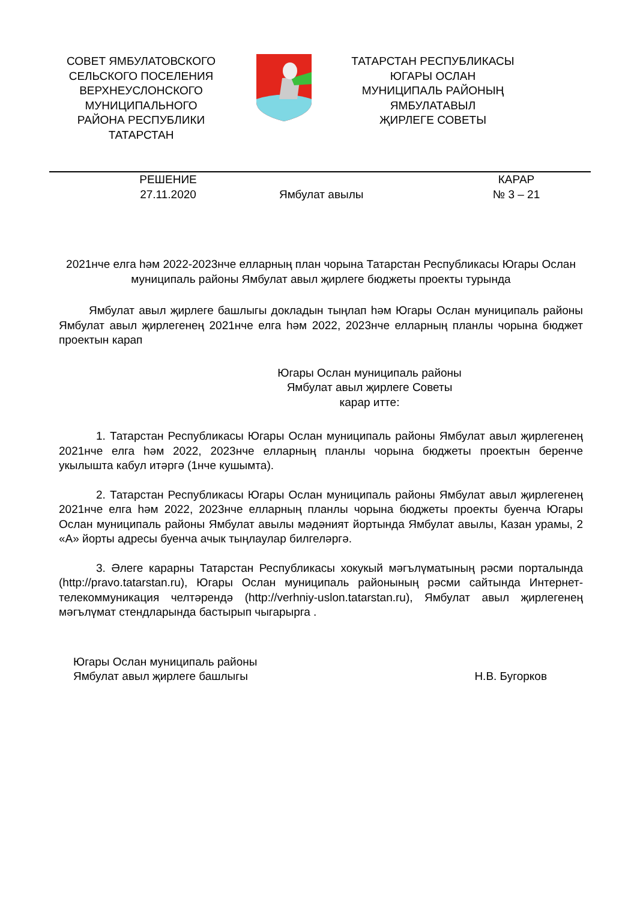СОВЕТ ЯМБУЛАТОВСКОГО СЕЛЬСКОГО ПОСЕЛЕНИЯ ВЕРХНЕУСЛОНСКОГО МУНИЦИПАЛЬНОГО РАЙОНА РЕСПУБЛИКИ ТАТАРСТАН
ТАТАРСТАН РЕСПУБЛИКАСЫ
ЮГАРЫ ОСЛАН
МУНИЦИПАЛЬ РАЙОНЫҢ
ЯМБУЛАТАВЫЛ
ҖИРЛЕГЕ СОВЕТЫ
РЕШЕНИЕ
27.11.2020
Ямбулат авылы КАРАР
№ 3 – 21
2021нче елга һәм 2022-2023нче елларның план чорына Татарстан Республикасы Югары Ослан муниципаль районы Ямбулат авыл җирлеге бюджеты проекты турында
Ямбулат авыл җирлеге башлыгы докладын тыңлап һәм Югары Ослан муниципаль районы Ямбулат авыл җирлегенең 2021нче елга һәм 2022, 2023нче елларның планлы чорына бюджет проектын карап
Югары Ослан муниципаль районы
Ямбулат авыл җирлеге Советы
карар итте:
1. Татарстан Республикасы Югары Ослан муниципаль районы Ямбулат авыл җирлегенең 2021нче елга һәм 2022, 2023нче елларның планлы чорына бюджеты проектын беренче укылышта кабул итәргә (1нче кушымта).
2. Татарстан Республикасы Югары Ослан муниципаль районы Ямбулат авыл җирлегенең 2021нче елга һәм 2022, 2023нче елларның планлы чорына бюджеты проекты буенча Югары Ослан муниципаль районы Ямбулат авылы мәдәният йортында Ямбулат авылы, Казан урамы, 2 «А» йорты адресы буенча ачык тыңлаулар билгеләргә.
3. Әлеге карарны Татарстан Республикасы хокукый мәгълүматының рәсми порталында (http://pravo.tatarstan.ru), Югары Ослан муниципаль районының рәсми сайтында Интернет-телекоммуникация челтәрендә (http://verhniy-uslon.tatarstan.ru), Ямбулат авыл җирлегенең мәгълүмат стендларында бастырып чыгарырга .
Югары Ослан муниципаль районы
Ямбулат авыл җирлеге башлыгы
Н.В. Бугорков